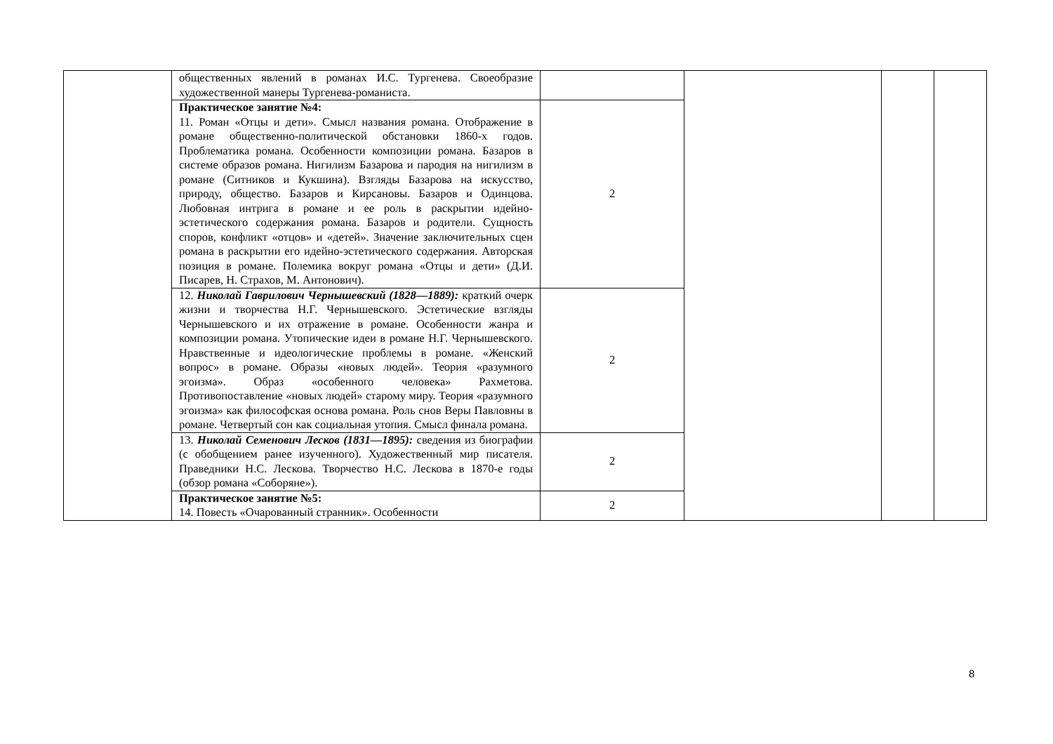| | общественных явлений в романах И.С. Тургенева. Своеобразие художественной манеры Тургенева-романиста. | | | | |
| | Практическое занятие №4: 11. Роман «Отцы и дети». Смысл названия романа. Отображение в романе общественно-политической обстановки 1860-х годов. Проблематика романа. Особенности композиции романа. Базаров в системе образов романа. Нигилизм Базарова и пародия на нигилизм в романе (Ситников и Кукшина). Взгляды Базарова на искусство, природу, общество. Базаров и Кирсановы. Базаров и Одинцова. Любовная интрига в романе и ее роль в раскрытии идейно-эстетического содержания романа. Базаров и родители. Сущность споров, конфликт «отцов» и «детей». Значение заключительных сцен романа в раскрытии его идейно-эстетического содержания. Авторская позиция в романе. Полемика вокруг романа «Отцы и дети» (Д.И. Писарев, Н. Страхов, М. Антонович). | 2 | | | |
| | 12. Николай Гаврилович Чернышевский (1828—1889): краткий очерк жизни и творчества Н.Г. Чернышевского. Эстетические взгляды Чернышевского и их отражение в романе. Особенности жанра и композиции романа. Утопические идеи в романе Н.Г. Чернышевского. Нравственные и идеологические проблемы в романе. «Женский вопрос» в романе. Образы «новых людей». Теория «разумного эгоизма». Образ «особенного человека» Рахметова. Противопоставление «новых людей» старому миру. Теория «разумного эгоизма» как философская основа романа. Роль снов Веры Павловны в романе. Четвертый сон как социальная утопия. Смысл финала романа. | 2 | | | |
| | 13. Николай Семенович Лесков (1831—1895): сведения из биографии (с обобщением ранее изученного). Художественный мир писателя. Праведники Н.С. Лескова. Творчество Н.С. Лескова в 1870-е годы (обзор романа «Соборяне»). | 2 | | | |
| | Практическое занятие №5: 14. Повесть «Очарованный странник». Особенности | 2 | | | |
8